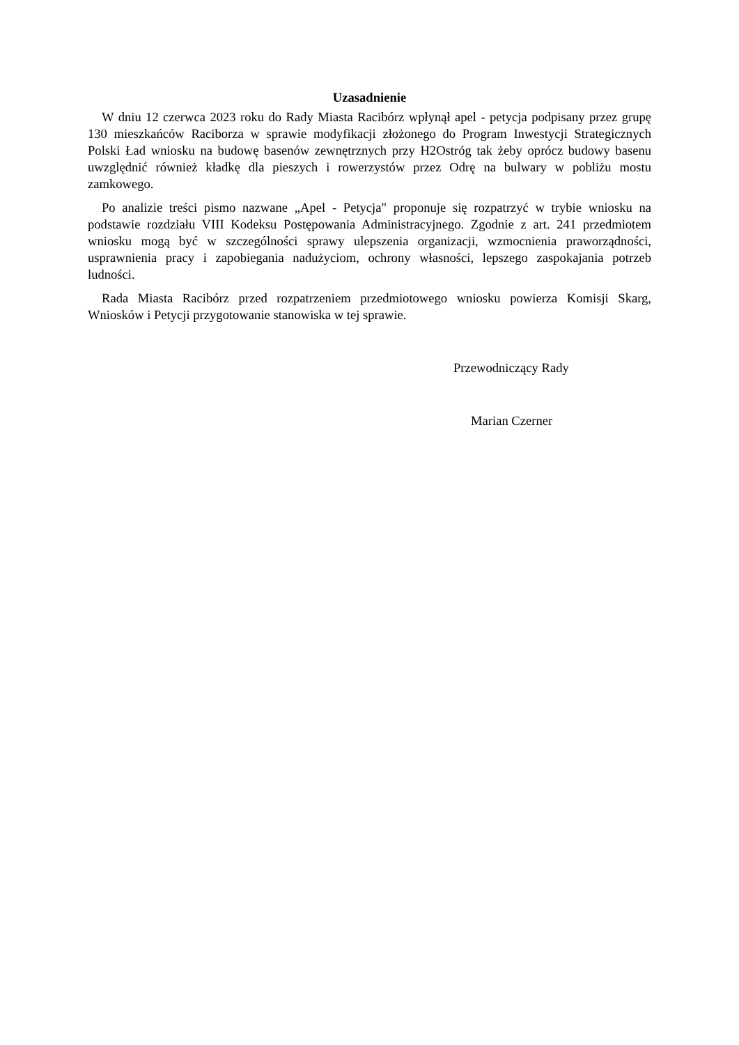Uzasadnienie
W dniu 12 czerwca 2023 roku do Rady Miasta Racibórz wpłynął apel - petycja podpisany przez grupę 130 mieszkańców Raciborza w sprawie modyfikacji złożonego do Program Inwestycji Strategicznych Polski Ład wniosku na budowę basenów zewnętrznych przy H2Ostróg tak żeby oprócz budowy basenu uwzględnić również kładkę dla pieszych i rowerzystów przez Odrę na bulwary w pobliżu mostu zamkowego.
Po analizie treści pismo nazwane „Apel - Petycja" proponuje się rozpatrzyć w trybie wniosku na podstawie rozdziału VIII Kodeksu Postępowania Administracyjnego. Zgodnie z art. 241 przedmiotem wniosku mogą być w szczególności sprawy ulepszenia organizacji, wzmocnienia praworządności, usprawnienia pracy i zapobiegania nadużyciom, ochrony własności, lepszego zaspokajania potrzeb ludności.
Rada Miasta Racibórz przed rozpatrzeniem przedmiotowego wniosku powierza Komisji Skarg, Wniosków i Petycji przygotowanie stanowiska w tej sprawie.
Przewodniczący Rady
Marian Czerner